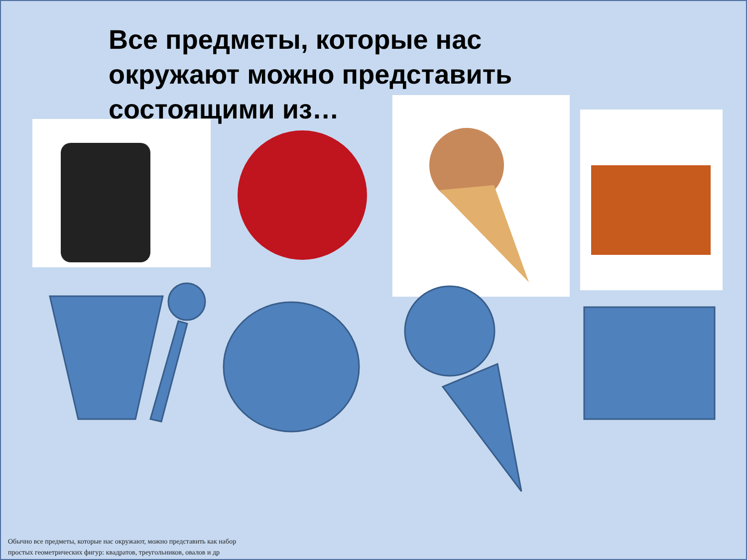Все предметы, которые нас окружают можно представить состоящими из…
Обычно все предметы, которые нас окружают, можно представить как набор простых геометрических фигур: квадратов, треугольников, овалов и др